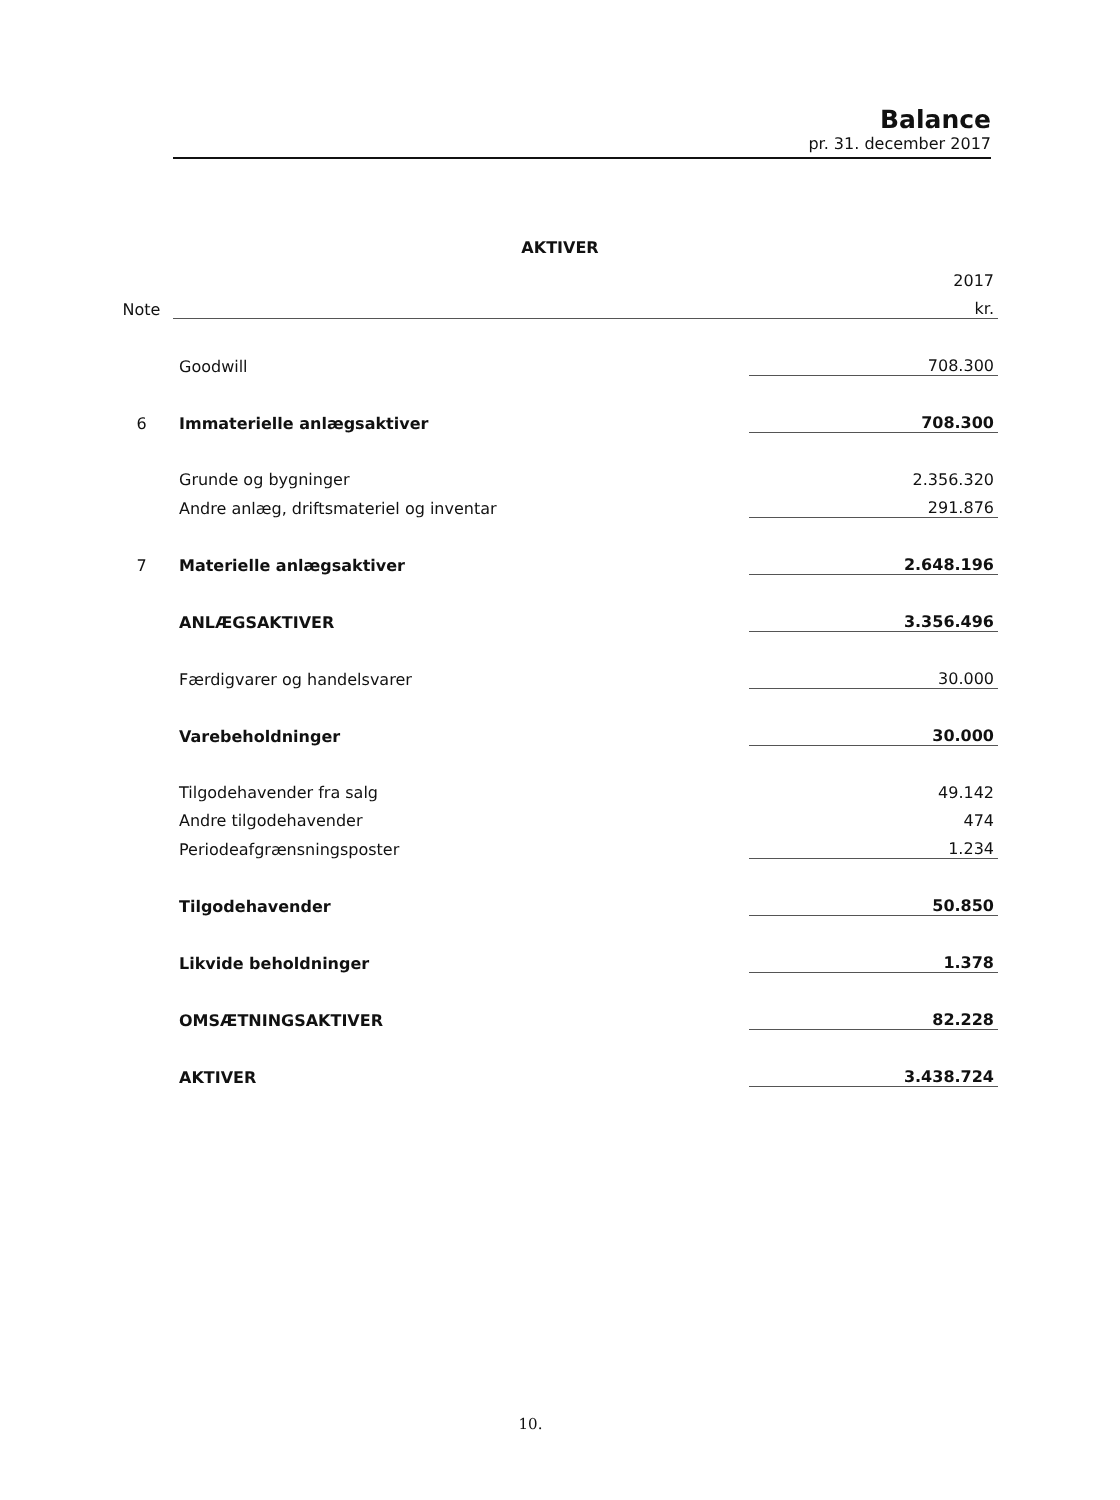Balance
pr. 31. december 2017
AKTIVER
| | | 2017 |
| Note | | kr. |
| | Goodwill | 708.300 |
| 6 | Immaterielle anlægsaktiver | 708.300 |
| | Grunde og bygninger | 2.356.320 |
| | Andre anlæg, driftsmateriel og inventar | 291.876 |
| 7 | Materielle anlægsaktiver | 2.648.196 |
| | ANLÆGSAKTIVER | 3.356.496 |
| | Færdigvarer og handelsvarer | 30.000 |
| | Varebeholdninger | 30.000 |
| | Tilgodehavender fra salg | 49.142 |
| | Andre tilgodehavender | 474 |
| | Periodeafgrænsningsposter | 1.234 |
| | Tilgodehavender | 50.850 |
| | Likvide beholdninger | 1.378 |
| | OMSÆTNINGSAKTIVER | 82.228 |
| | AKTIVER | 3.438.724 |
10.